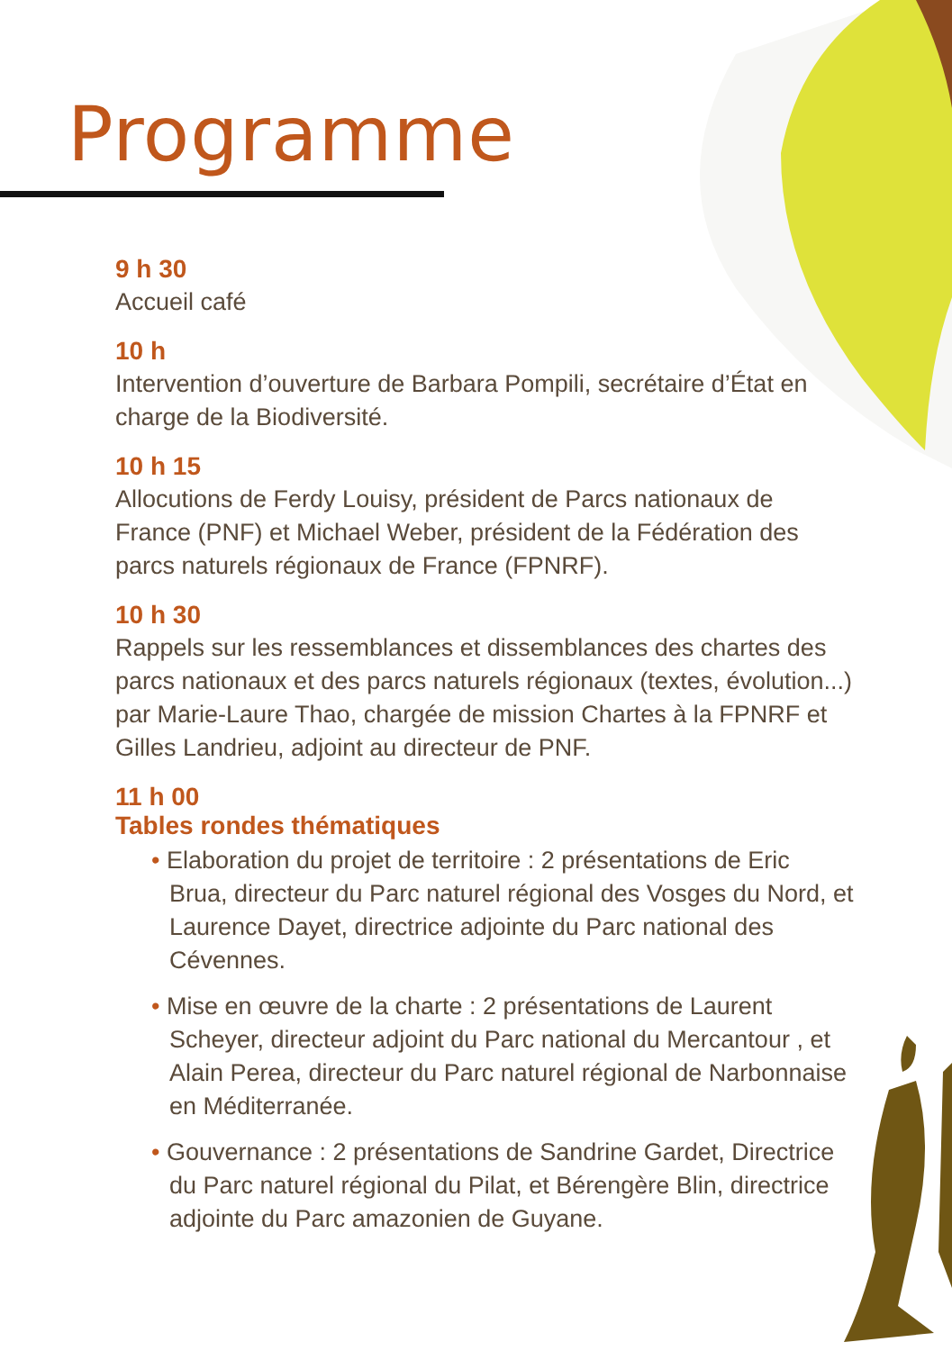Programme
9 h 30
Accueil café
10 h
Intervention d’ouverture de Barbara Pompili, secrétaire d’État en charge de la Biodiversité.
10 h 15
Allocutions de Ferdy Louisy, président de Parcs nationaux de France (PNF) et Michael Weber, président de la Fédération des parcs naturels régionaux de France (FPNRF).
10 h 30
Rappels sur les ressemblances et dissemblances des chartes des parcs nationaux et des parcs naturels régionaux (textes, évolution...) par Marie-Laure Thao, chargée de mission Chartes à la FPNRF et Gilles Landrieu, adjoint au directeur de PNF.
11 h 00
Tables rondes thématiques
• Elaboration du projet de territoire : 2 présentations de Eric Brua, directeur du Parc naturel régional des Vosges du Nord, et Laurence Dayet, directrice adjointe du Parc national des Cévennes.
• Mise en œuvre de la charte : 2 présentations de Laurent Scheyer, directeur adjoint du Parc national du Mercantour , et Alain Perea, directeur du Parc naturel régional de Narbonnaise en Méditerranée.
• Gouvernance : 2 présentations de Sandrine Gardet, Directrice du Parc naturel régional du Pilat, et Bérengère Blin, directrice adjointe du Parc amazonien de Guyane.